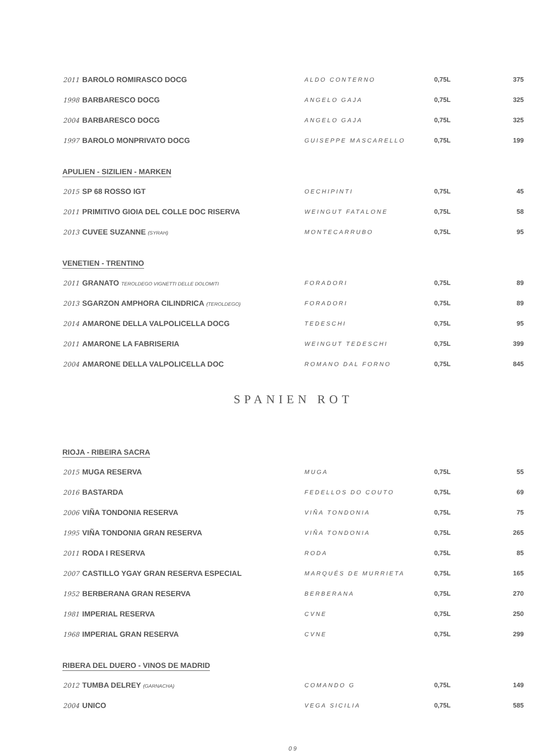| 2011 BAROLO ROMIRASCO DOCG | ALDO CONTERNO | 0,75L | 375 |
| 1998 BARBARESCO DOCG | ANGELO GAJA | 0,75L | 325 |
| 2004 BARBARESCO DOCG | ANGELO GAJA | 0,75L | 325 |
| 1997 BAROLO MONPRIVATO DOCG | GUISEPPE MASCARELLO | 0,75L | 199 |
APULIEN - SIZILIEN - MARKEN
| 2015 SP 68 ROSSO IGT | OECHIPINTI | 0,75L | 45 |
| 2011 PRIMITIVO GIOIA DEL COLLE DOC RISERVA | WEINGUT FATALONE | 0,75L | 58 |
| 2013 CUVEE SUZANNE (SYRAH) | MONTECARRUBO | 0,75L | 95 |
VENETIEN - TRENTINO
| 2011 GRANATO TEROLDEGO VIGNETTI DELLE DOLOMITI | FORADORI | 0,75L | 89 |
| 2013 SGARZON AMPHORA CILINDRICA (TEROLDEGO) | FORADORI | 0,75L | 89 |
| 2014 AMARONE DELLA VALPOLICELLA DOCG | TEDESCHI | 0,75L | 95 |
| 2011 AMARONE LA FABRISERIA | WEINGUT TEDESCHI | 0,75L | 399 |
| 2004 AMARONE DELLA VALPOLICELLA DOC | ROMANO DAL FORNO | 0,75L | 845 |
SPANIEN ROT
RIOJA - RIBEIRA SACRA
| 2015 MUGA RESERVA | MUGA | 0,75L | 55 |
| 2016 BASTARDA | FEDELLOS DO COUTO | 0,75L | 69 |
| 2006 VIÑA TONDONIA RESERVA | VIÑA TONDONIA | 0,75L | 75 |
| 1995 VIÑA TONDONIA GRAN RESERVA | VIÑA TONDONIA | 0,75L | 265 |
| 2011 RODA I RESERVA | RODA | 0,75L | 85 |
| 2007 CASTILLO YGAY GRAN RESERVA ESPECIAL | MARQUÉS DE MURRIETA | 0,75L | 165 |
| 1952 BERBERANA GRAN RESERVA | BERBERANA | 0,75L | 270 |
| 1981 IMPERIAL RESERVA | CVNE | 0,75L | 250 |
| 1968 IMPERIAL GRAN RESERVA | CVNE | 0,75L | 299 |
RIBERA DEL DUERO - VINOS DE MADRID
| 2012 TUMBA DELREY (GARNACHA) | COMANDO G | 0,75L | 149 |
| 2004 UNICO | VEGA SICILIA | 0,75L | 585 |
09